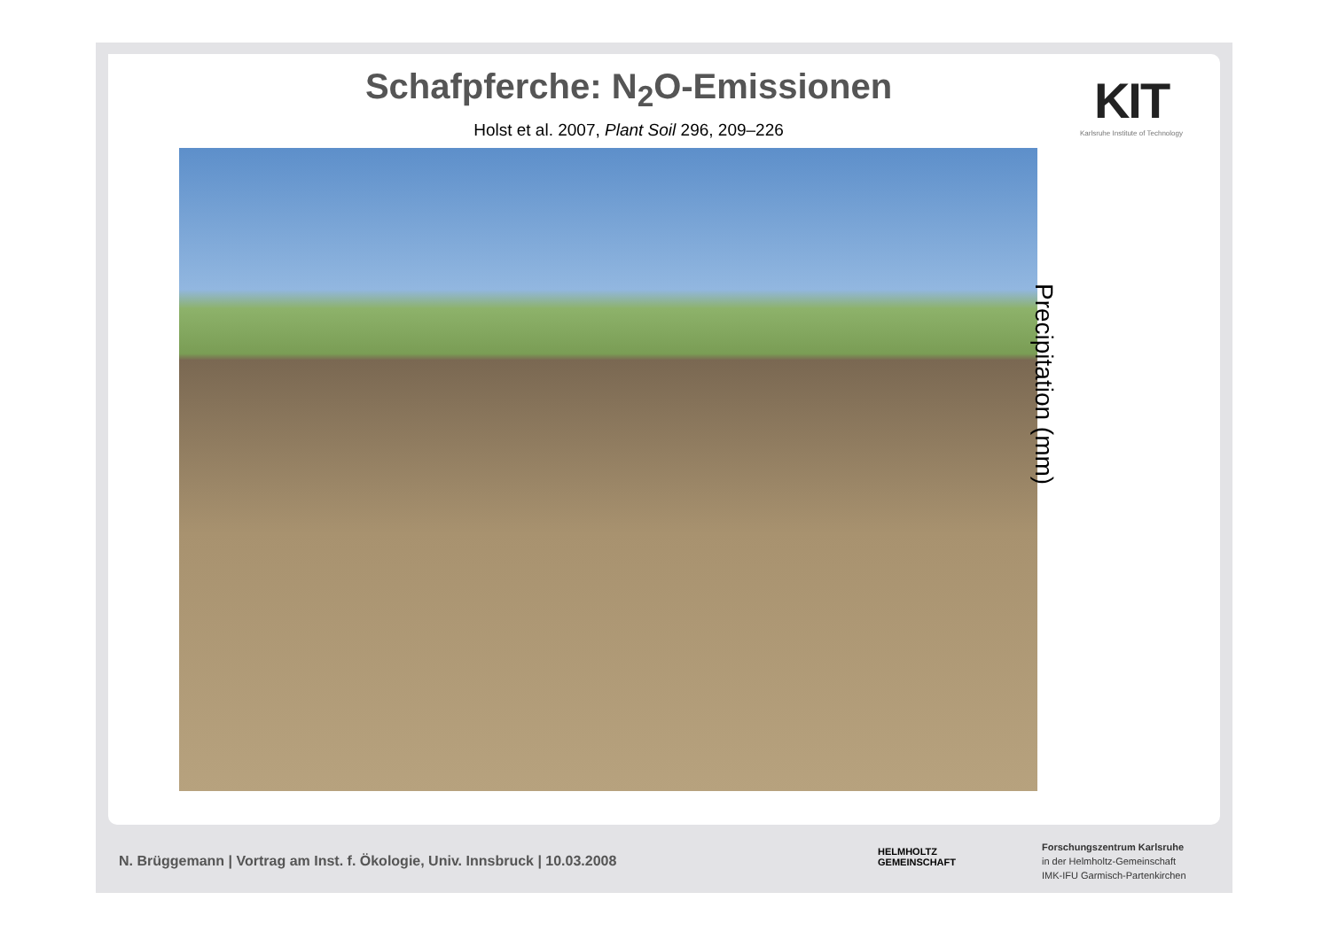Schafpferche: N<sub>2</sub>O-Emissionen
Holst et al. 2007, Plant Soil 296, 209–226
KIT
Karlsruhe Institute of Technology
Precipitation (mm)
N. Brüggemann | Vortrag am Inst. f. Ökologie, Univ. Innsbruck | 10.03.2008
HELMHOLTZ
GEMEINSCHAFT
Forschungszentrum Karlsruhe
in der Helmholtz-Gemeinschaft
IMK-IFU Garmisch-Partenkirchen